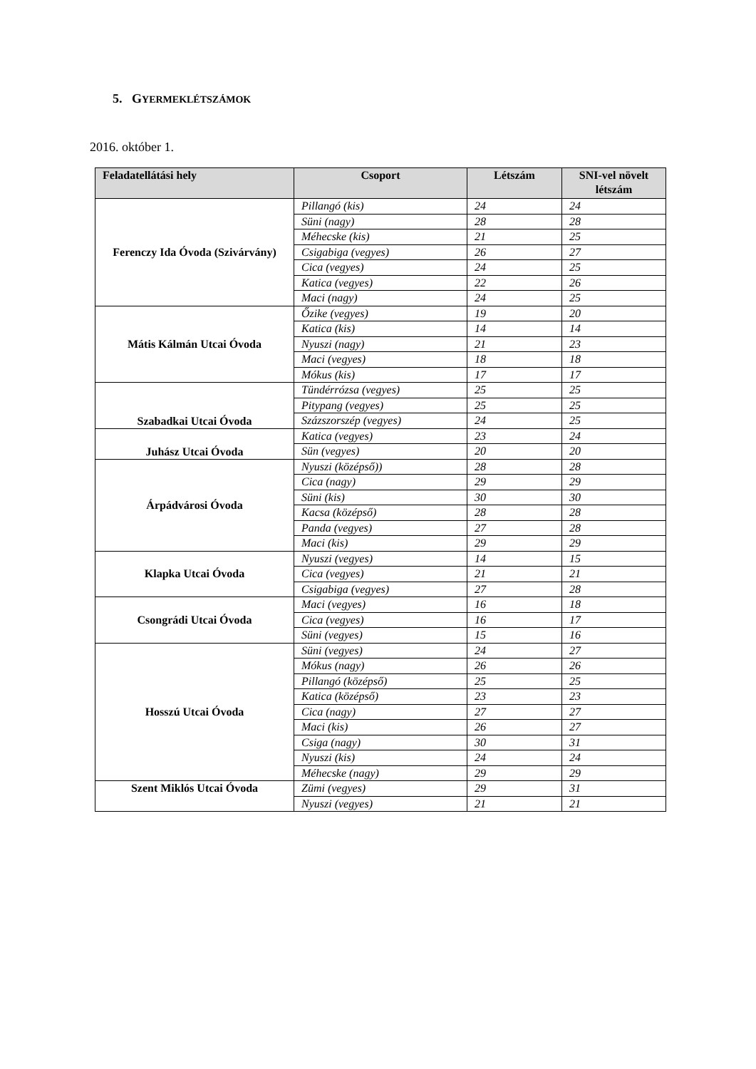5. GYERMEKLÉTSZÁMOK
2016. október 1.
| Feladatellátási hely | Csoport | Létszám | SNI-vel növelt létszám |
| --- | --- | --- | --- |
| Ferenczy Ida Óvoda (Szivárvány) | Pillangó (kis) | 24 | 24 |
| | Süni (nagy) | 28 | 28 |
| | Méhecske (kis) | 21 | 25 |
| | Csigabiga (vegyes) | 26 | 27 |
| | Cica (vegyes) | 24 | 25 |
| | Katica (vegyes) | 22 | 26 |
| | Maci (nagy) | 24 | 25 |
| Mátis Kálmán Utcai Óvoda | Őzike (vegyes) | 19 | 20 |
| | Katica (kis) | 14 | 14 |
| | Nyuszi (nagy) | 21 | 23 |
| | Maci (vegyes) | 18 | 18 |
| | Mókus (kis) | 17 | 17 |
| Szabadkai Utcai Óvoda | Tündérrózsa (vegyes) | 25 | 25 |
| | Pitypang (vegyes) | 25 | 25 |
| | Százszorszép (vegyes) | 24 | 25 |
| Juhász Utcai Óvoda | Katica (vegyes) | 23 | 24 |
| | Sün (vegyes) | 20 | 20 |
| Árpádvárosi Óvoda | Nyuszi (középső)) | 28 | 28 |
| | Cica (nagy) | 29 | 29 |
| | Süni (kis) | 30 | 30 |
| | Kacsa (középső) | 28 | 28 |
| | Panda (vegyes) | 27 | 28 |
| | Maci (kis) | 29 | 29 |
| Klapka Utcai Óvoda | Nyuszi (vegyes) | 14 | 15 |
| | Cica (vegyes) | 21 | 21 |
| | Csigabiga (vegyes) | 27 | 28 |
| Csongrádi Utcai Óvoda | Maci (vegyes) | 16 | 18 |
| | Cica (vegyes) | 16 | 17 |
| | Süni (vegyes) | 15 | 16 |
| Hosszú Utcai Óvoda | Süni (vegyes) | 24 | 27 |
| | Mókus (nagy) | 26 | 26 |
| | Pillangó (középső) | 25 | 25 |
| | Katica (középső) | 23 | 23 |
| | Cica (nagy) | 27 | 27 |
| | Maci (kis) | 26 | 27 |
| | Csiga (nagy) | 30 | 31 |
| | Nyuszi (kis) | 24 | 24 |
| | Méhecske (nagy) | 29 | 29 |
| Szent Miklós Utcai Óvoda | Zümi (vegyes) | 29 | 31 |
| | Nyuszi (vegyes) | 21 | 21 |